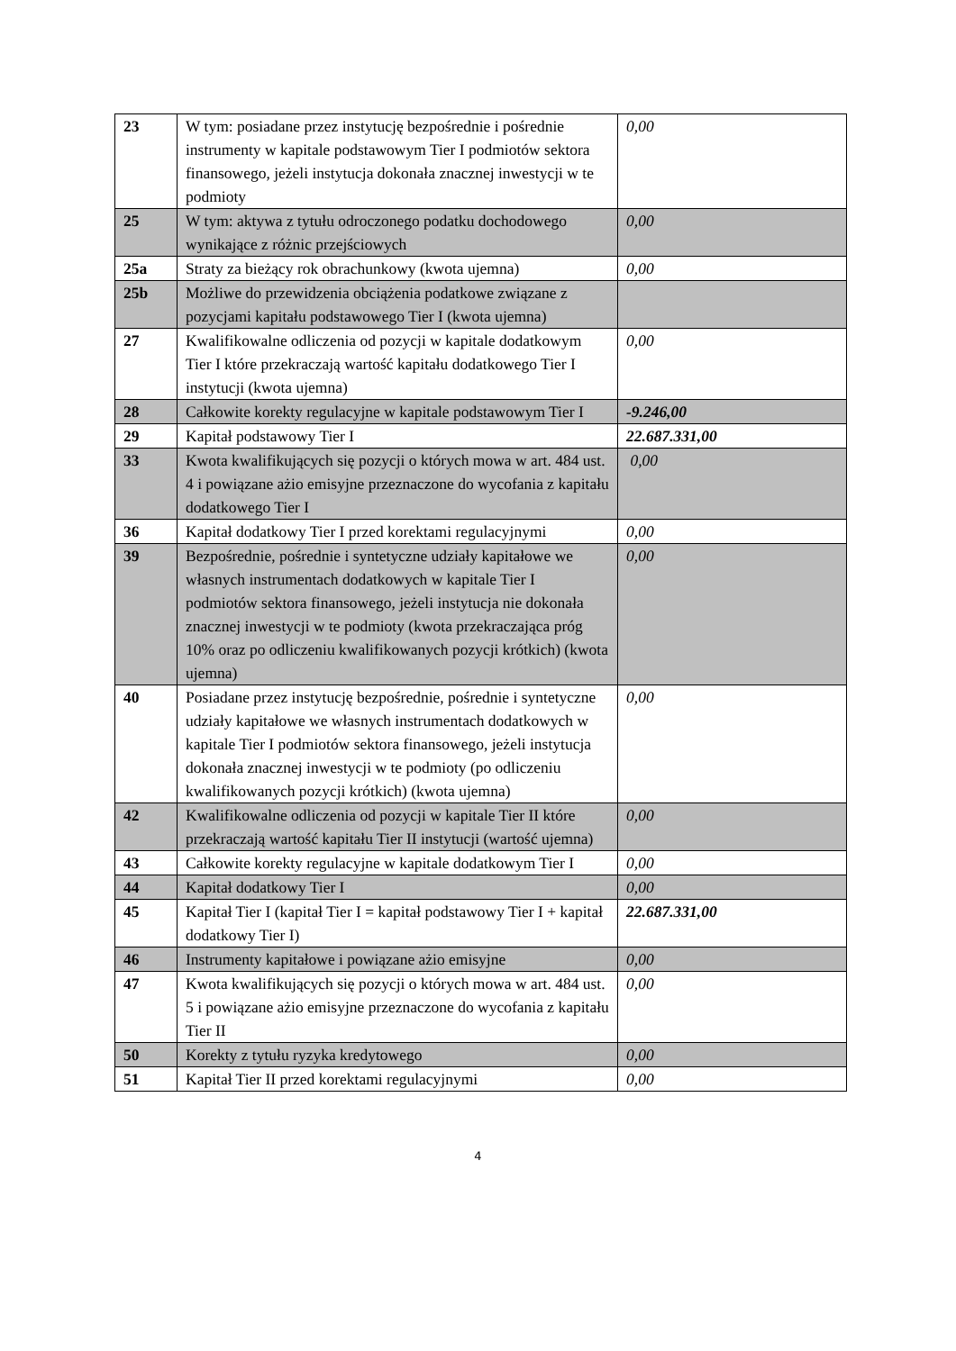| 23 | W tym: posiadane przez instytucję bezpośrednie i pośrednie instrumenty w kapitale podstawowym Tier I podmiotów sektora finansowego, jeżeli instytucja dokonała znacznej inwestycji w te podmioty | 0,00 |
| 25 | W tym: aktywa z tytułu odroczonego podatku dochodowego wynikające z różnic przejściowych | 0,00 |
| 25a | Straty za bieżący rok obrachunkowy (kwota ujemna) | 0,00 |
| 25b | Możliwe do przewidzenia obciążenia podatkowe związane z pozycjami kapitału podstawowego Tier I (kwota ujemna) | |
| 27 | Kwalifikowalne odliczenia od pozycji w kapitale dodatkowym Tier I które przekraczają wartość kapitału dodatkowego Tier I instytucji (kwota ujemna) | 0,00 |
| 28 | Całkowite korekty regulacyjne w kapitale podstawowym Tier I | -9.246,00 |
| 29 | Kapitał podstawowy Tier I | 22.687.331,00 |
| 33 | Kwota kwalifikujących się pozycji o których mowa w art. 484 ust. 4 i powiązane ażio emisyjne przeznaczone do wycofania z kapitału dodatkowego Tier I | 0,00 |
| 36 | Kapitał dodatkowy Tier I przed korektami regulacyjnymi | 0,00 |
| 39 | Bezpośrednie, pośrednie i syntetyczne udziały kapitałowe we własnych instrumentach dodatkowych w kapitale Tier I podmiotów sektora finansowego, jeżeli instytucja nie dokonała znacznej inwestycji w te podmioty (kwota przekraczająca próg 10% oraz po odliczeniu kwalifikowanych pozycji krótkich) (kwota ujemna) | 0,00 |
| 40 | Posiadane przez instytucję bezpośrednie, pośrednie i syntetyczne udziały kapitałowe we własnych instrumentach dodatkowych w kapitale Tier I podmiotów sektora finansowego, jeżeli instytucja dokonała znacznej inwestycji w te podmioty (po odliczeniu kwalifikowanych pozycji krótkich) (kwota ujemna) | 0,00 |
| 42 | Kwalifikowalne odliczenia od pozycji w kapitale Tier II które przekraczają wartość kapitału Tier II instytucji (wartość ujemna) | 0,00 |
| 43 | Całkowite korekty regulacyjne w kapitale dodatkowym Tier I | 0,00 |
| 44 | Kapitał dodatkowy Tier I | 0,00 |
| 45 | Kapitał Tier I (kapitał Tier I = kapitał podstawowy Tier I + kapitał dodatkowy Tier I) | 22.687.331,00 |
| 46 | Instrumenty kapitałowe i powiązane ażio emisyjne | 0,00 |
| 47 | Kwota kwalifikujących się pozycji o których mowa w art. 484 ust. 5 i powiązane ażio emisyjne przeznaczone do wycofania z kapitału Tier II | 0,00 |
| 50 | Korekty z tytułu ryzyka kredytowego | 0,00 |
| 51 | Kapitał Tier II przed korektami regulacyjnymi | 0,00 |
4